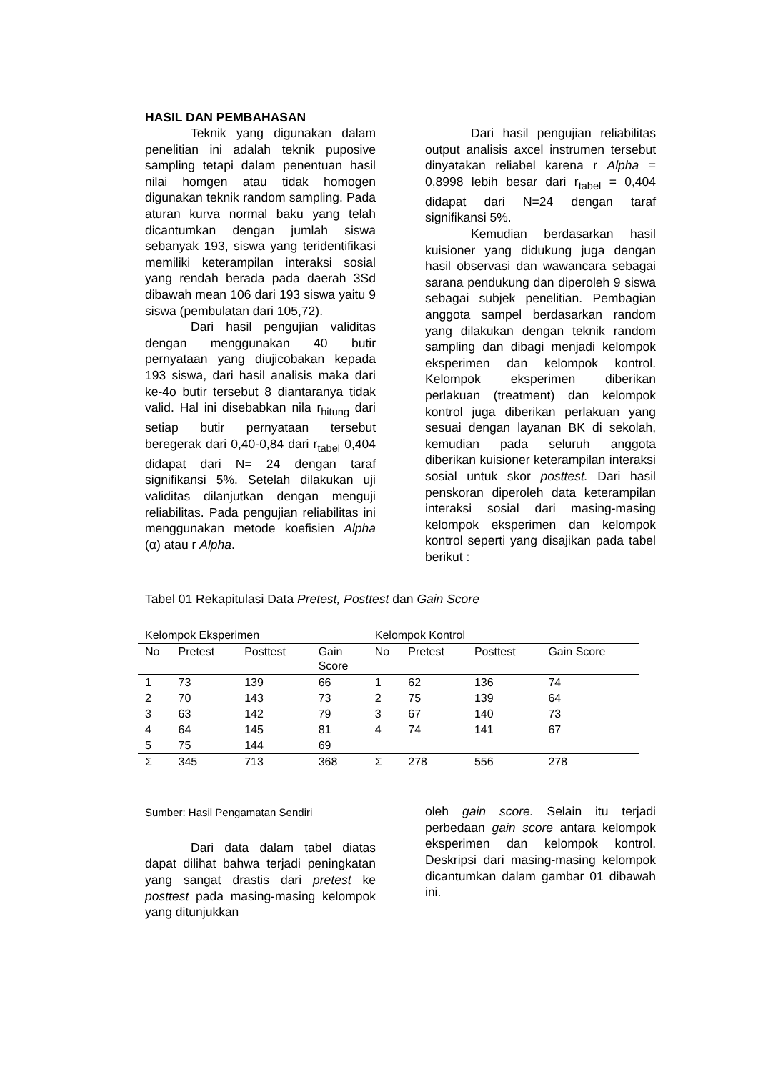HASIL DAN PEMBAHASAN
Teknik yang digunakan dalam penelitian ini adalah teknik puposive sampling tetapi dalam penentuan hasil nilai homgen atau tidak homogen digunakan teknik random sampling. Pada aturan kurva normal baku yang telah dicantumkan dengan jumlah siswa sebanyak 193, siswa yang teridentifikasi memiliki keterampilan interaksi sosial yang rendah berada pada daerah 3Sd dibawah mean 106 dari 193 siswa yaitu 9 siswa (pembulatan dari 105,72).
Dari hasil pengujian validitas dengan menggunakan 40 butir pernyataan yang diujicobakan kepada 193 siswa, dari hasil analisis maka dari ke-4o butir tersebut 8 diantaranya tidak valid. Hal ini disebabkan nila r<sub>hitung</sub> dari setiap butir pernyataan tersebut beregerak dari 0,40-0,84 dari r<sub>tabel</sub> 0,404 didapat dari N= 24 dengan taraf signifikansi 5%. Setelah dilakukan uji validitas dilanjutkan dengan menguji reliabilitas. Pada pengujian reliabilitas ini menggunakan metode koefisien Alpha (α) atau r Alpha.
Dari hasil pengujian reliabilitas output analisis axcel instrumen tersebut dinyatakan reliabel karena r Alpha = 0,8998 lebih besar dari r<sub>tabel</sub> = 0,404 didapat dari N=24 dengan taraf signifikansi 5%.
Kemudian berdasarkan hasil kuisioner yang didukung juga dengan hasil observasi dan wawancara sebagai sarana pendukung dan diperoleh 9 siswa sebagai subjek penelitian. Pembagian anggota sampel berdasarkan random yang dilakukan dengan teknik random sampling dan dibagi menjadi kelompok eksperimen dan kelompok kontrol. Kelompok eksperimen diberikan perlakuan (treatment) dan kelompok kontrol juga diberikan perlakuan yang sesuai dengan layanan BK di sekolah, kemudian pada seluruh anggota diberikan kuisioner keterampilan interaksi sosial untuk skor posttest. Dari hasil penskoran diperoleh data keterampilan interaksi sosial dari masing-masing kelompok eksperimen dan kelompok kontrol seperti yang disajikan pada tabel berikut :
Tabel 01 Rekapitulasi Data Pretest, Posttest dan Gain Score
| Kelompok Eksperimen | | | | Kelompok Kontrol | | | |
| No | Pretest | Posttest | Gain Score | No | Pretest | Posttest | Gain Score |
| 1 | 73 | 139 | 66 | 1 | 62 | 136 | 74 |
| 2 | 70 | 143 | 73 | 2 | 75 | 139 | 64 |
| 3 | 63 | 142 | 79 | 3 | 67 | 140 | 73 |
| 4 | 64 | 145 | 81 | 4 | 74 | 141 | 67 |
| 5 | 75 | 144 | 69 | | | | |
| Σ | 345 | 713 | 368 | Σ | 278 | 556 | 278 |
Sumber: Hasil Pengamatan Sendiri
Dari data dalam tabel diatas dapat dilihat bahwa terjadi peningkatan yang sangat drastis dari pretest ke posttest pada masing-masing kelompok yang ditunjukkan
oleh gain score. Selain itu terjadi perbedaan gain score antara kelompok eksperimen dan kelompok kontrol. Deskripsi dari masing-masing kelompok dicantumkan dalam gambar 01 dibawah ini.